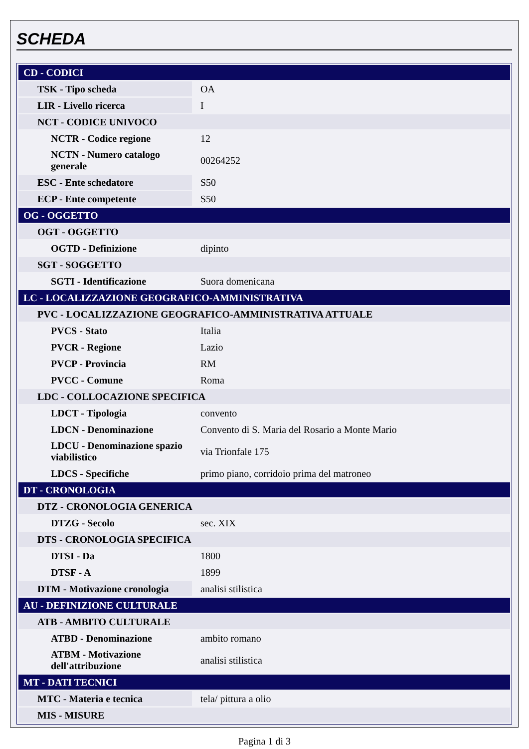SCHEDA
| CD - CODICI | |
| TSK - Tipo scheda | OA |
| LIR - Livello ricerca | I |
| NCT - CODICE UNIVOCO | |
| NCTR - Codice regione | 12 |
| NCTN - Numero catalogo generale | 00264252 |
| ESC - Ente schedatore | S50 |
| ECP - Ente competente | S50 |
| OG - OGGETTO | |
| OGT - OGGETTO | |
| OGTD - Definizione | dipinto |
| SGT - SOGGETTO | |
| SGTI - Identificazione | Suora domenicana |
| LC - LOCALIZZAZIONE GEOGRAFICO-AMMINISTRATIVA | |
| PVC - LOCALIZZAZIONE GEOGRAFICO-AMMINISTRATIVA ATTUALE | |
| PVCS - Stato | Italia |
| PVCR - Regione | Lazio |
| PVCP - Provincia | RM |
| PVCC - Comune | Roma |
| LDC - COLLOCAZIONE SPECIFICA | |
| LDCT - Tipologia | convento |
| LDCN - Denominazione | Convento di S. Maria del Rosario a Monte Mario |
| LDCU - Denominazione spazio viabilistico | via Trionfale 175 |
| LDCS - Specifiche | primo piano, corridoio prima del matroneo |
| DT - CRONOLOGIA | |
| DTZ - CRONOLOGIA GENERICA | |
| DTZG - Secolo | sec. XIX |
| DTS - CRONOLOGIA SPECIFICA | |
| DTSI - Da | 1800 |
| DTSF - A | 1899 |
| DTM - Motivazione cronologia | analisi stilistica |
| AU - DEFINIZIONE CULTURALE | |
| ATB - AMBITO CULTURALE | |
| ATBD - Denominazione | ambito romano |
| ATBM - Motivazione dell'attribuzione | analisi stilistica |
| MT - DATI TECNICI | |
| MTC - Materia e tecnica | tela/ pittura a olio |
| MIS - MISURE | |
Pagina 1 di 3